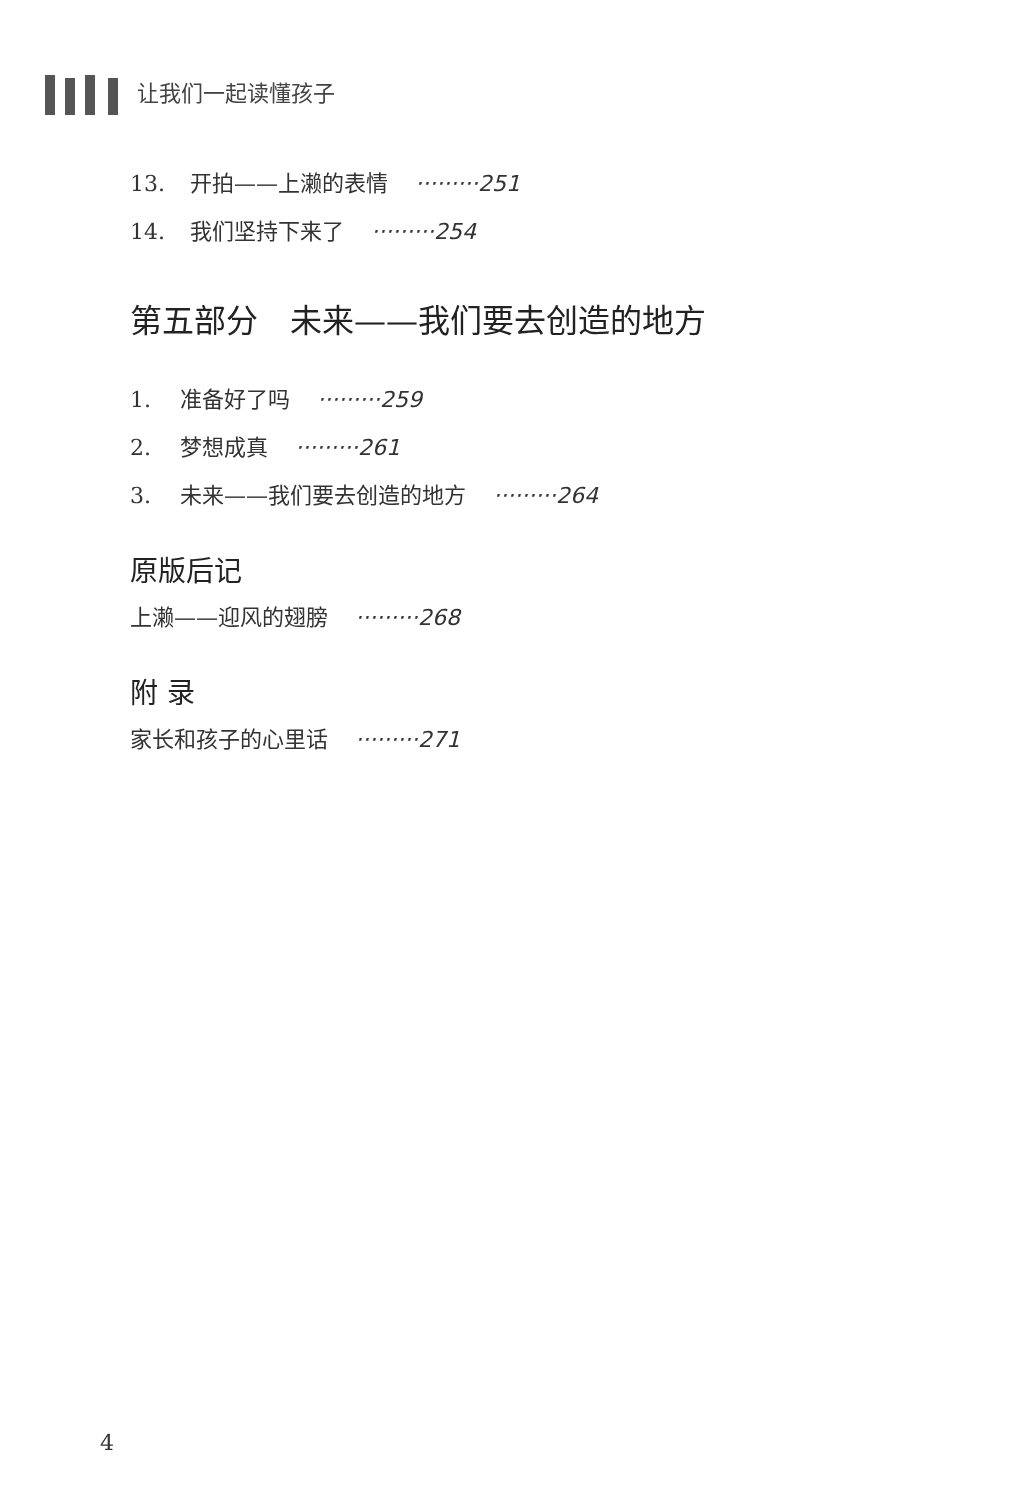让我们一起读懂孩子
13. 开拍——上濑的表情 ·········251
14. 我们坚持下来了 ·········254
第五部分　未来——我们要去创造的地方
1. 准备好了吗 ·········259
2. 梦想成真 ·········261
3. 未来——我们要去创造的地方 ·········264
原版后记
上濑——迎风的翅膀 ·········268
附 录
家长和孩子的心里话 ·········271
4